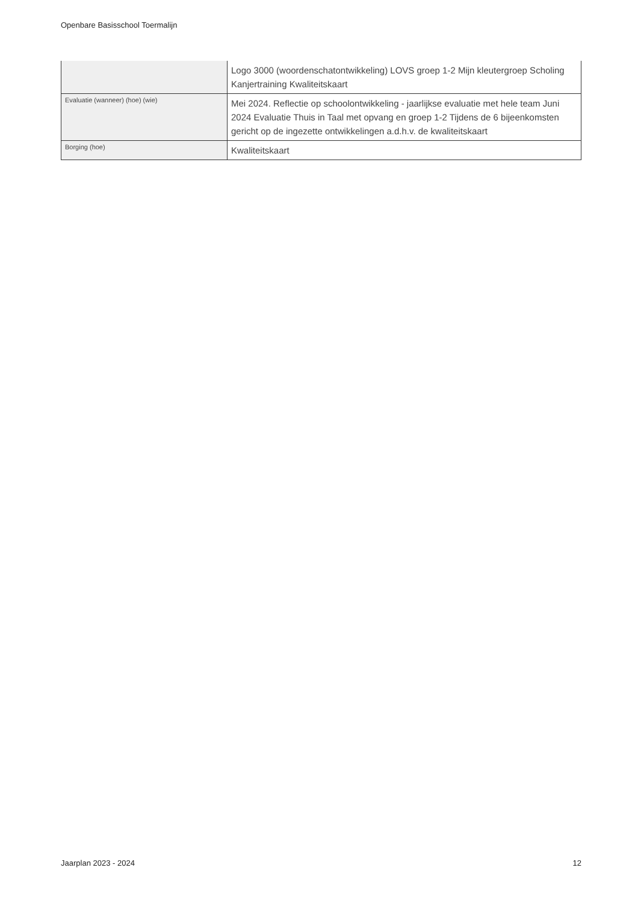Openbare Basisschool Toermalijn
| | Logo 3000 (woordenschatontwikkeling) LOVS groep 1-2 Mijn kleutergroep Scholing Kanjertraining Kwaliteitskaart |
| Evaluatie (wanneer) (hoe) (wie) | Mei 2024. Reflectie op schoolontwikkeling - jaarlijkse evaluatie met hele team Juni 2024 Evaluatie Thuis in Taal met opvang en groep 1-2 Tijdens de 6 bijeenkomsten gericht op de ingezette ontwikkelingen a.d.h.v. de kwaliteitskaart |
| Borging (hoe) | Kwaliteitskaart |
Jaarplan 2023 - 2024 12